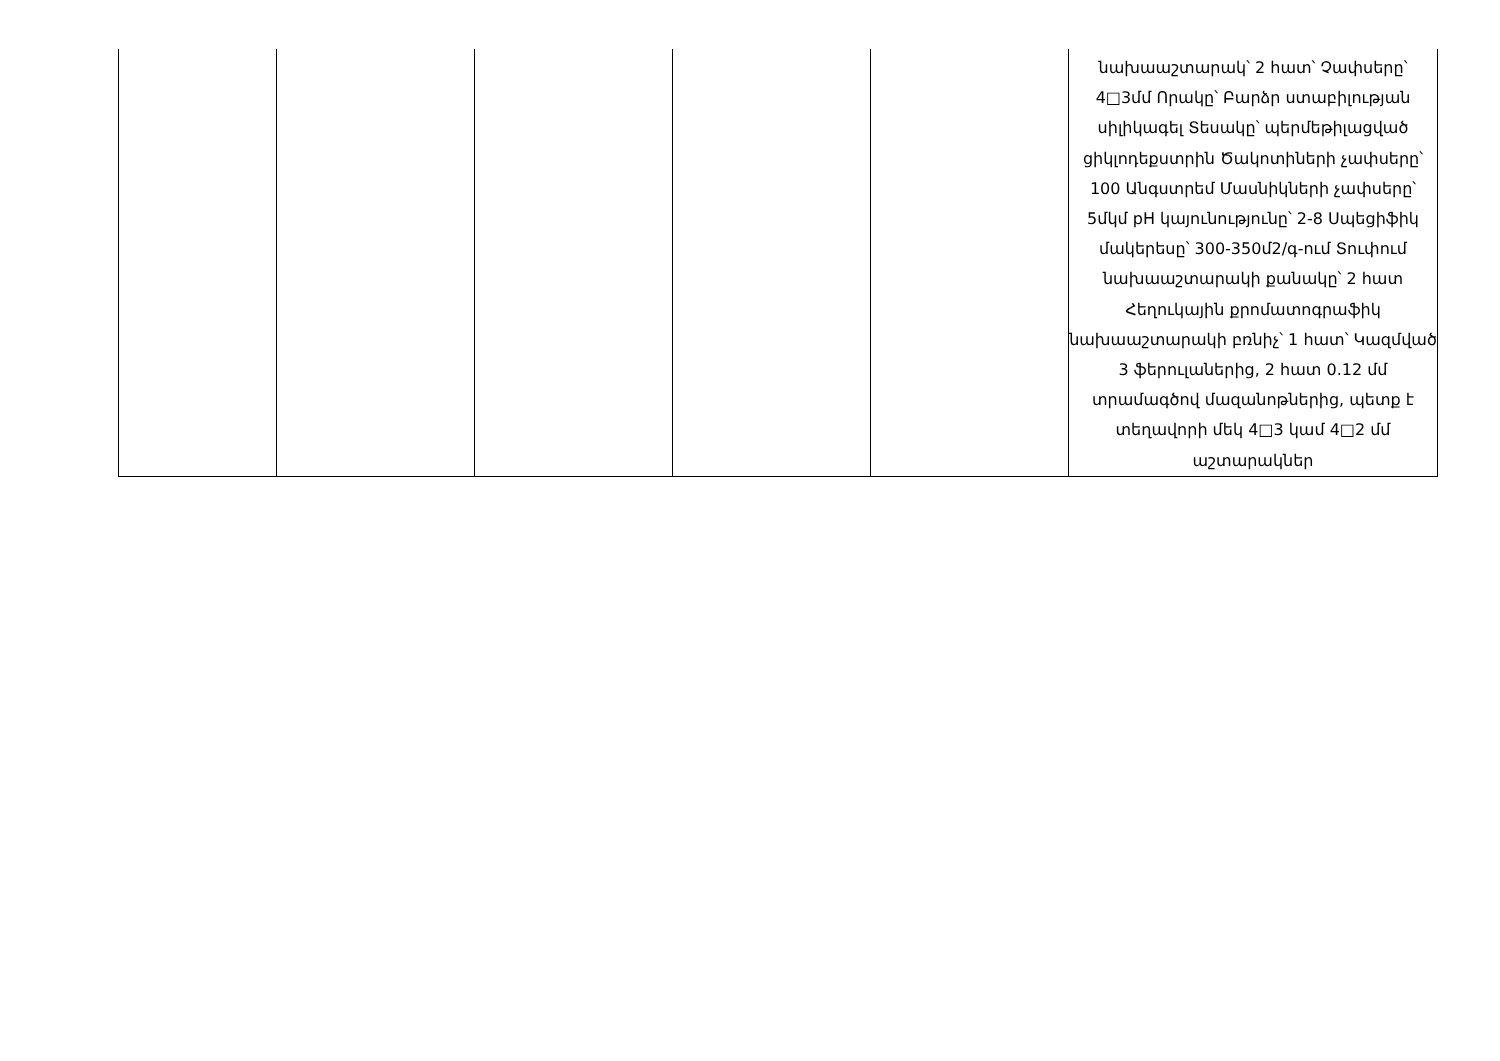| | | | | | նախաաշտարակ՝ 2 հատ՝ Չափսերը՝ 4□3մմ Որակը՝ Բարձր ստաբիլության սիլիկագել Տեսակը՝ պերմեթիլացված ցիկլոդեքստրին Ծակոտիների չափսերը՝ 100 Անգստրեմ Մասնիկների չափսերը՝ 5մկմ pH կայունությունը՝ 2-8 Սպեցիֆիկ մակերեսը՝ 300-350մ2/գ-ում Տուփում նախաաշտարակի քանակը՝ 2 հատ Հեղուկային քրոմատոգրաֆիկ նախաաշտարակի բռնիչ՝ 1 հատ՝ Կազմված 3 ֆերուլաներից, 2 հատ 0.12 մմ տրամագծով մազանոթներից, պետք է տեղավորի մեկ 4□3 կամ 4□2 մմ աշտարակներ |